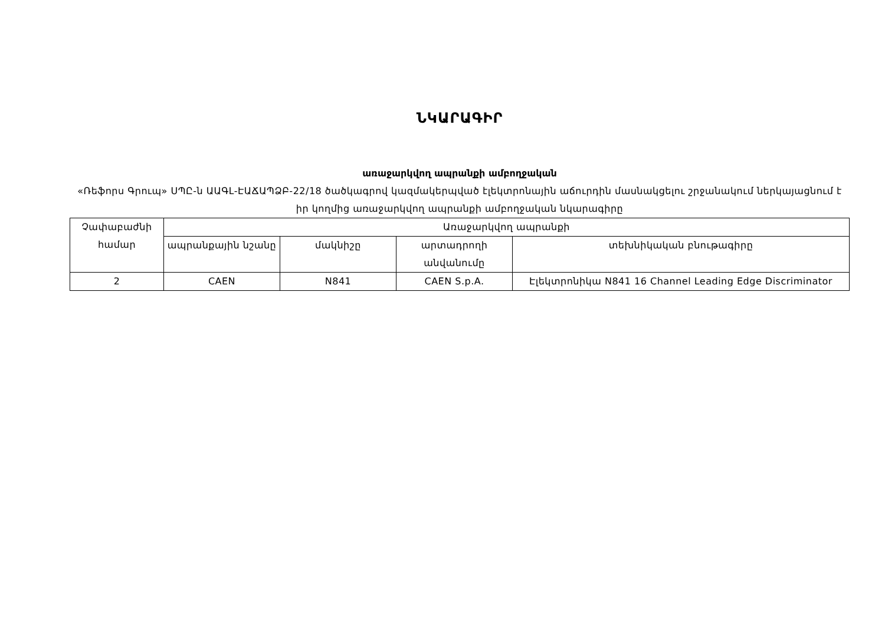ՆԿԱՐԱԳԻՐ
առաջարկվող ապրանքի ամբողջական
«Ռեֆորս Գրուպ» ՍՊԸ-ն ԱԱԳԼ-ԷԱՃԱՊՁԲ-22/18 ծածկագրով կազմակերպված էլեկտրոնային աճուրդին մասնակցելու շրջանակում ներկայացնում է իր կողմից առաջարկվող ապրանքի ամբողջական նկարագիրը
| Չափաբաժնի համար | Առաջարկվող ապրանքի | | | |
| --- | --- | --- | --- | --- |
| | ապրանքային նշանը | մակնիշը | արտադրողի անվանումը | տեխնիկական բնութագիրը |
| 2 | CAEN | N841 | CAEN S.p.A. | Էլեկտրոնիկա N841 16 Channel Leading Edge Discriminator |